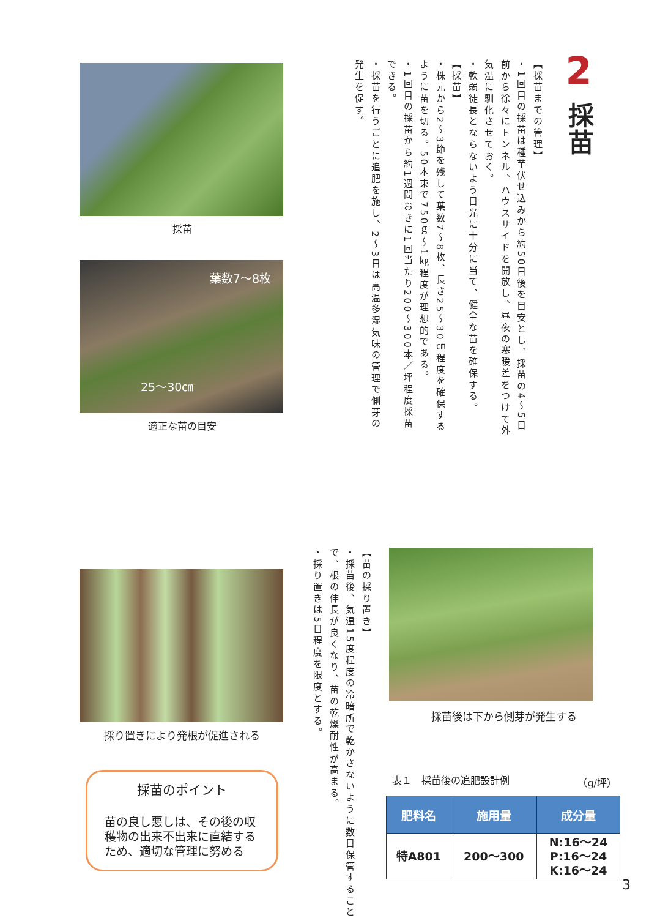2
採苗
【採苗までの管理】
・1回目の採苗は種芋伏せ込みから約50日後を目安とし、採苗の4～5日前から徐々にトンネル、ハウスサイドを開放し、昼夜の寒暖差をつけて外気温に馴化させておく。
・軟弱徒長とならないよう日光に十分に当て、健全な苗を確保する。
【採苗】
・株元から2～3節を残して葉数7～8枚、長さ25～30㎝程度を確保するように苗を切る。50本束で750ｇ～1㎏程度が理想的である。
・1回目の採苗から約1週間おきに1回当たり200～300本／坪程度採苗できる。
・採苗を行うごとに追肥を施し、2～3日は高温多湿気味の管理で側芽の発生を促す。
採苗
葉数7～8枚
25～30㎝
適正な苗の目安
採苗後は下から側芽が発生する
表１　採苗後の追肥設計例 （g/坪）
| 肥料名 | 施用量 | 成分量 |
| --- | --- | --- |
| 特A801 | 200～300 | N:16～24 P:16～24 K:16～24 |
【苗の採り置き】
・採苗後、気温15度程度の冷暗所で乾かさないように数日保管することで、根の伸長が良くなり、苗の乾燥耐性が高まる。
・採り置きは5日程度を限度とする。
採り置きにより発根が促進される
採苗のポイント
苗の良し悪しは、その後の収穫物の出来不出来に直結するため、適切な管理に努める
3